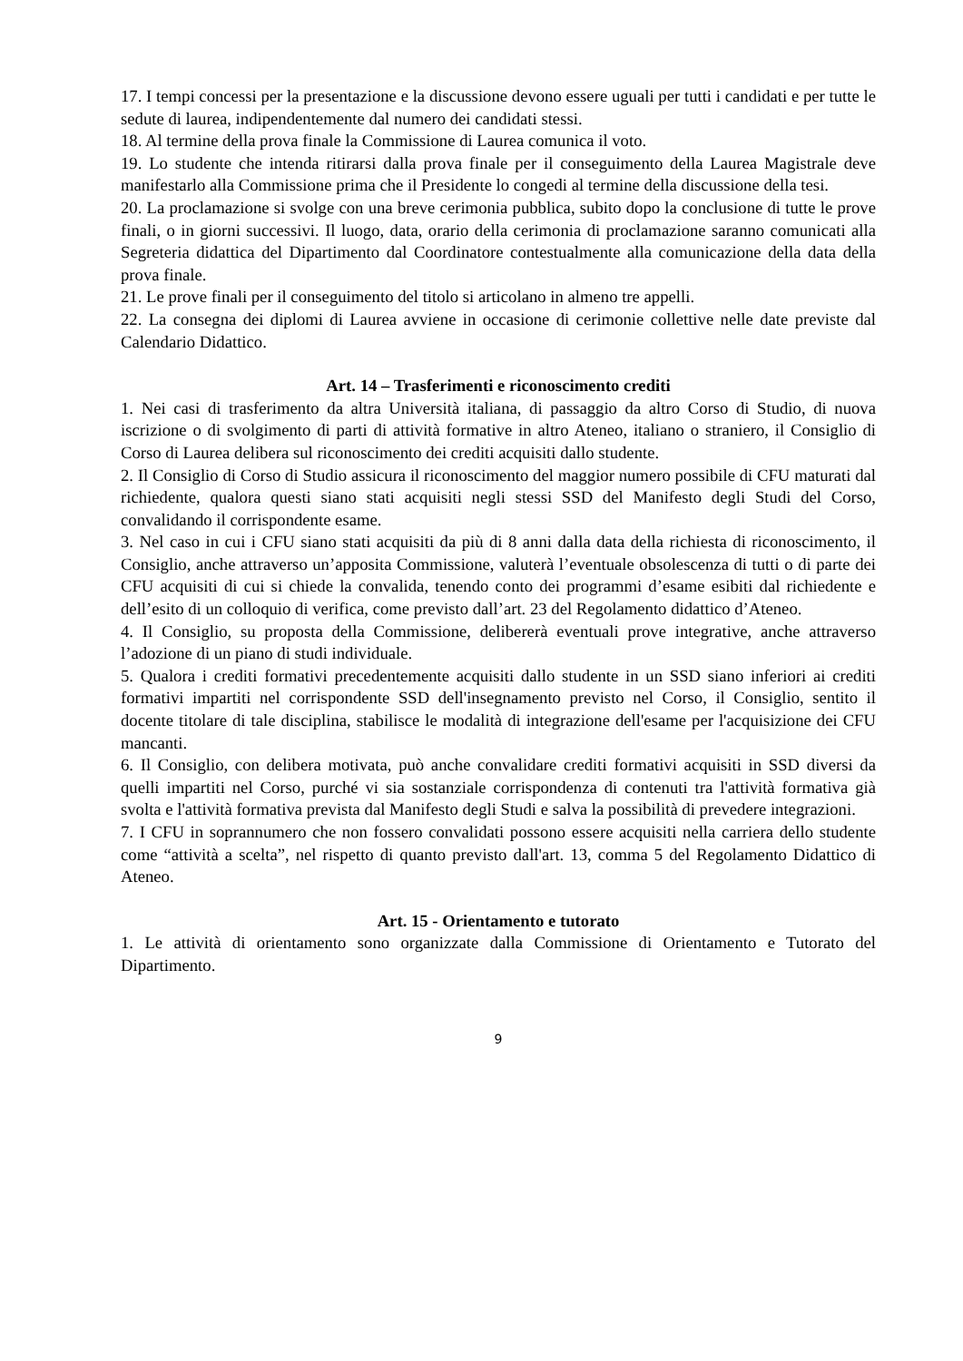17. I tempi concessi per la presentazione e la discussione devono essere uguali per tutti i candidati e per tutte le sedute di laurea, indipendentemente dal numero dei candidati stessi.
18. Al termine della prova finale la Commissione di Laurea comunica il voto.
19. Lo studente che intenda ritirarsi dalla prova finale per il conseguimento della Laurea Magistrale deve manifestarlo alla Commissione prima che il Presidente lo congedi al termine della discussione della tesi.
20. La proclamazione si svolge con una breve cerimonia pubblica, subito dopo la conclusione di tutte le prove finali, o in giorni successivi. Il luogo, data, orario della cerimonia di proclamazione saranno comunicati alla Segreteria didattica del Dipartimento dal Coordinatore contestualmente alla comunicazione della data della prova finale.
21. Le prove finali per il conseguimento del titolo si articolano in almeno tre appelli.
22. La consegna dei diplomi di Laurea avviene in occasione di cerimonie collettive nelle date previste dal Calendario Didattico.
Art. 14 – Trasferimenti e riconoscimento crediti
1. Nei casi di trasferimento da altra Università italiana, di passaggio da altro Corso di Studio, di nuova iscrizione o di svolgimento di parti di attività formative in altro Ateneo, italiano o straniero, il Consiglio di Corso di Laurea delibera sul riconoscimento dei crediti acquisiti dallo studente.
2. Il Consiglio di Corso di Studio assicura il riconoscimento del maggior numero possibile di CFU maturati dal richiedente, qualora questi siano stati acquisiti negli stessi SSD del Manifesto degli Studi del Corso, convalidando il corrispondente esame.
3. Nel caso in cui i CFU siano stati acquisiti da più di 8 anni dalla data della richiesta di riconoscimento, il Consiglio, anche attraverso un’apposita Commissione, valuterà l’eventuale obsolescenza di tutti o di parte dei CFU acquisiti di cui si chiede la convalida, tenendo conto dei programmi d’esame esibiti dal richiedente e dell’esito di un colloquio di verifica, come previsto dall’art. 23 del Regolamento didattico d’Ateneo.
4. Il Consiglio, su proposta della Commissione, delibererà eventuali prove integrative, anche attraverso l’adozione di un piano di studi individuale.
5. Qualora i crediti formativi precedentemente acquisiti dallo studente in un SSD siano inferiori ai crediti formativi impartiti nel corrispondente SSD dell'insegnamento previsto nel Corso, il Consiglio, sentito il docente titolare di tale disciplina, stabilisce le modalità di integrazione dell'esame per l'acquisizione dei CFU mancanti.
6. Il Consiglio, con delibera motivata, può anche convalidare crediti formativi acquisiti in SSD diversi da quelli impartiti nel Corso, purché vi sia sostanziale corrispondenza di contenuti tra l'attività formativa già svolta e l'attività formativa prevista dal Manifesto degli Studi e salva la possibilità di prevedere integrazioni.
7. I CFU in soprannumero che non fossero convalidati possono essere acquisiti nella carriera dello studente come “attività a scelta”, nel rispetto di quanto previsto dall'art. 13, comma 5 del Regolamento Didattico di Ateneo.
Art. 15 - Orientamento e tutorato
1. Le attività di orientamento sono organizzate dalla Commissione di Orientamento e Tutorato del Dipartimento.
9